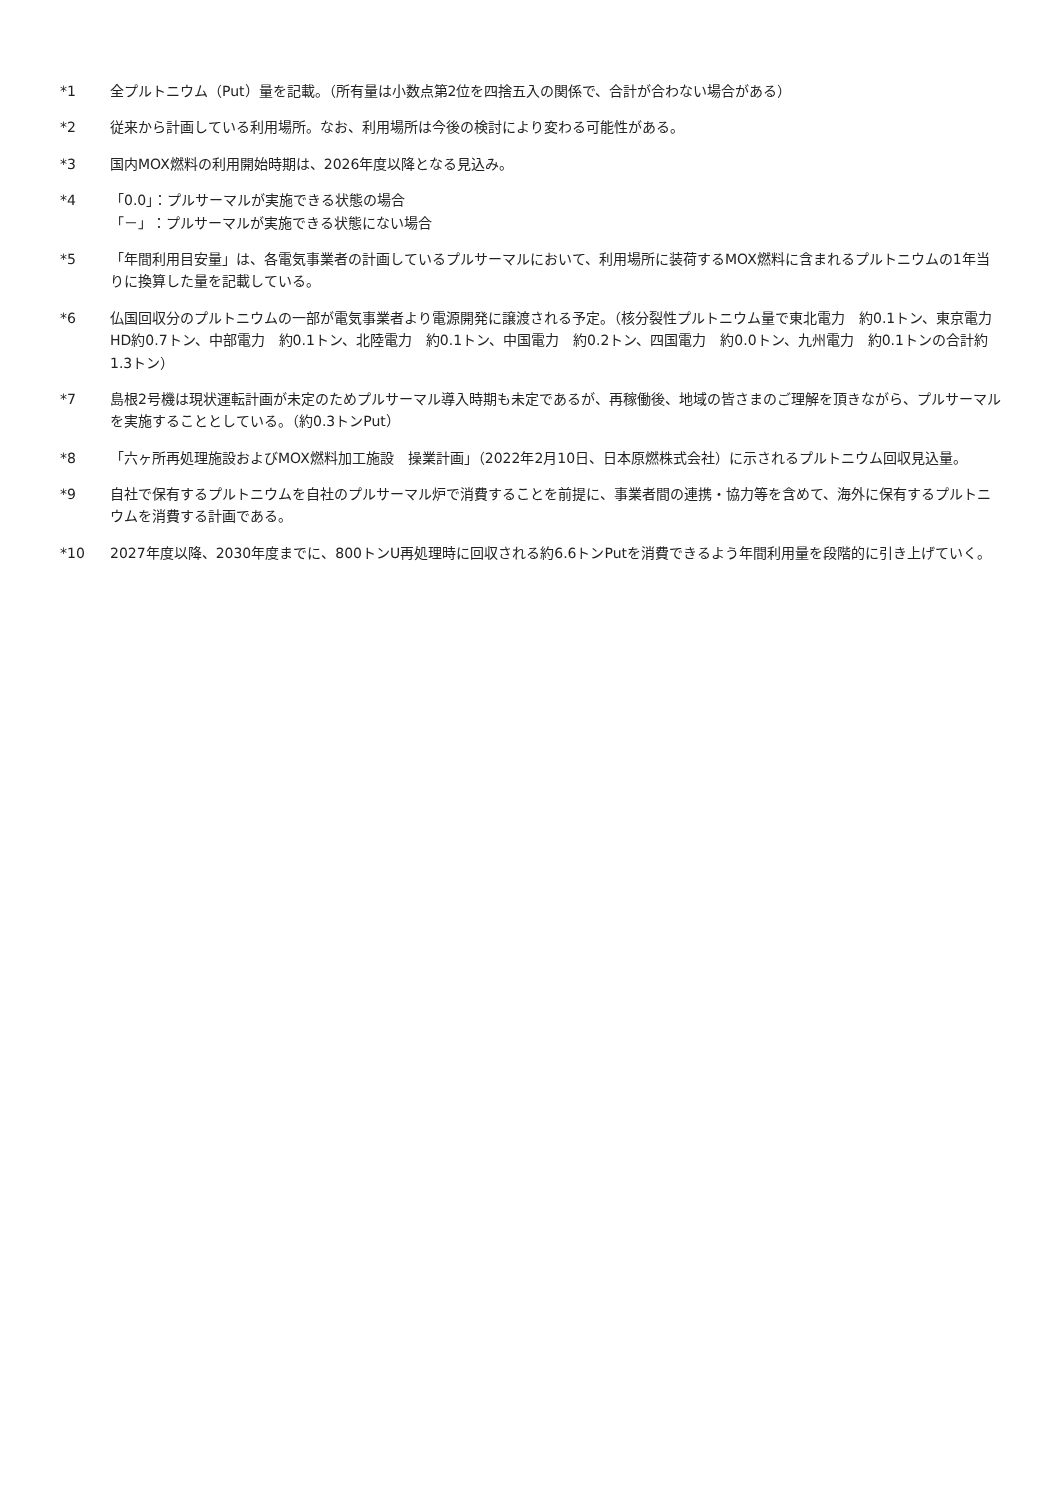*1 全プルトニウム（Put）量を記載。（所有量は小数点第2位を四捨五入の関係で、合計が合わない場合がある）
*2 従来から計画している利用場所。なお、利用場所は今後の検討により変わる可能性がある。
*3 国内MOX燃料の利用開始時期は、2026年度以降となる見込み。
*4 「0.0」：プルサーマルが実施できる状態の場合
「－」：プルサーマルが実施できる状態にない場合
*5 「年間利用目安量」は、各電気事業者の計画しているプルサーマルにおいて、利用場所に装荷するMOX燃料に含まれるプルトニウムの1年当りに換算した量を記載している。
*6 仏国回収分のプルトニウムの一部が電気事業者より電源開発に譲渡される予定。（核分裂性プルトニウム量で東北電力　約0.1トン、東京電力HD約0.7トン、中部電力　約0.1トン、北陸電力　約0.1トン、中国電力　約0.2トン、四国電力　約0.0トン、九州電力　約0.1トンの合計約1.3トン）
*7 島根2号機は現状運転計画が未定のためプルサーマル導入時期も未定であるが、再稼働後、地域の皆さまのご理解を頂きながら、プルサーマルを実施することとしている。（約0.3トンPut）
*8 「六ヶ所再処理施設およびMOX燃料加工施設　操業計画」（2022年2月10日、日本原燃株式会社）に示されるプルトニウム回収見込量。
*9 自社で保有するプルトニウムを自社のプルサーマル炉で消費することを前提に、事業者間の連携・協力等を含めて、海外に保有するプルトニウムを消費する計画である。
*10 2027年度以降、2030年度までに、800トンU再処理時に回収される約6.6トンPutを消費できるよう年間利用量を段階的に引き上げていく。